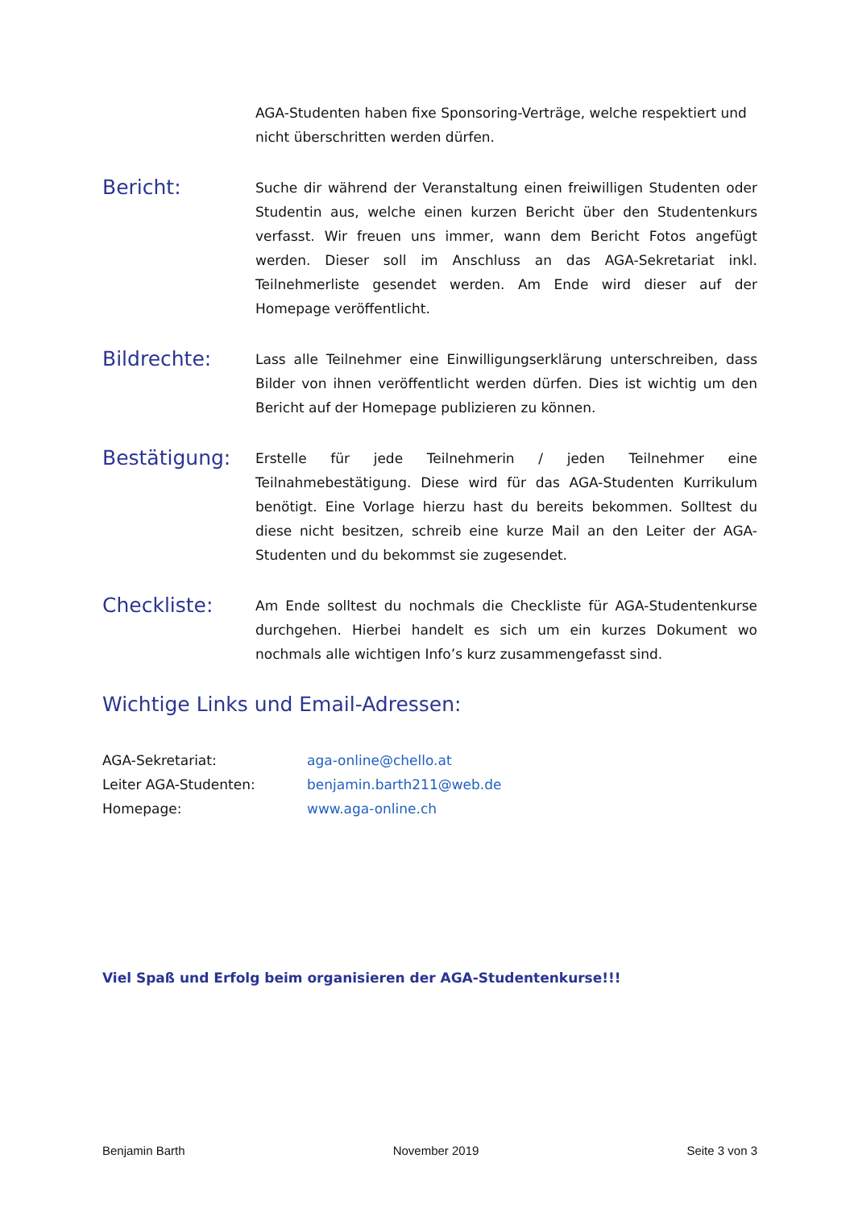AGA-Studenten haben fixe Sponsoring-Verträge, welche respektiert und nicht überschritten werden dürfen.
Bericht:
Suche dir während der Veranstaltung einen freiwilligen Studenten oder Studentin aus, welche einen kurzen Bericht über den Studentenkurs verfasst. Wir freuen uns immer, wann dem Bericht Fotos angefügt werden. Dieser soll im Anschluss an das AGA-Sekretariat inkl. Teilnehmerliste gesendet werden. Am Ende wird dieser auf der Homepage veröffentlicht.
Bildrechte:
Lass alle Teilnehmer eine Einwilligungserklärung unterschreiben, dass Bilder von ihnen veröffentlicht werden dürfen. Dies ist wichtig um den Bericht auf der Homepage publizieren zu können.
Bestätigung:
Erstelle für jede Teilnehmerin / jeden Teilnehmer eine Teilnahmebestätigung. Diese wird für das AGA-Studenten Kurrikulum benötigt. Eine Vorlage hierzu hast du bereits bekommen. Solltest du diese nicht besitzen, schreib eine kurze Mail an den Leiter der AGA-Studenten und du bekommst sie zugesendet.
Checkliste:
Am Ende solltest du nochmals die Checkliste für AGA-Studentenkurse durchgehen. Hierbei handelt es sich um ein kurzes Dokument wo nochmals alle wichtigen Info’s kurz zusammengefasst sind.
Wichtige Links und Email-Adressen:
| AGA-Sekretariat: | aga-online@chello.at |
| Leiter AGA-Studenten: | benjamin.barth211@web.de |
| Homepage: | www.aga-online.ch |
Viel Spaß und Erfolg beim organisieren der AGA-Studentenkurse!!!
Benjamin Barth November 2019 Seite 3 von 3